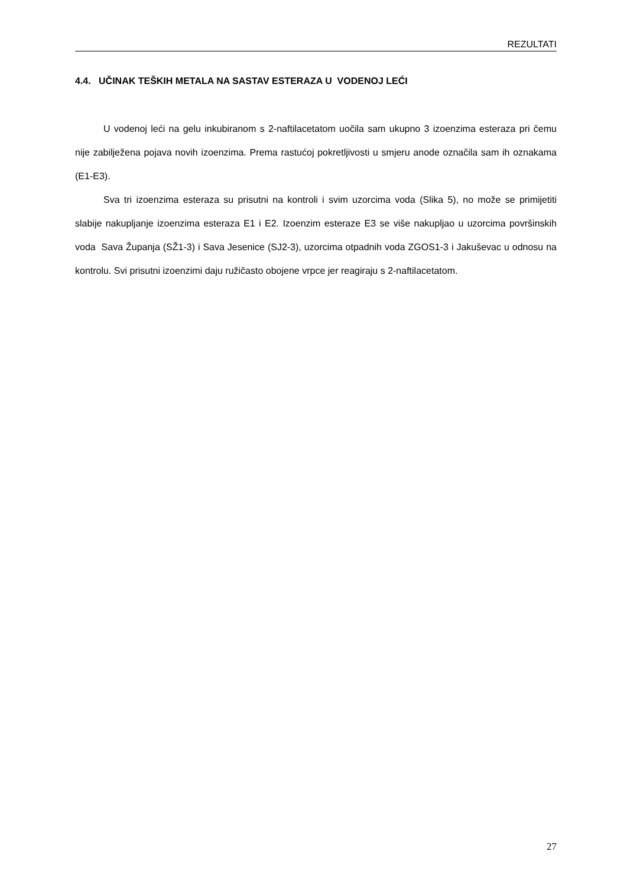REZULTATI
4.4. UČINAK TEŠKIH METALA NA SASTAV ESTERAZA U VODENOJ LEĆI
U vodenoj leći na gelu inkubiranom s 2-naftilacetatom uočila sam ukupno 3 izoenzima esteraza pri čemu nije zabilježena pojava novih izoenzima. Prema rastućoj pokretljivosti u smjeru anode označila sam ih oznakama (E1-E3).
Sva tri izoenzima esteraza su prisutni na kontroli i svim uzorcima voda (Slika 5), no može se primijetiti slabije nakupljanje izoenzima esteraza E1 i E2. Izoenzim esteraze E3 se više nakupljao u uzorcima površinskih voda Sava Županja (SŽ1-3) i Sava Jesenice (SJ2-3), uzorcima otpadnih voda ZGOS1-3 i Jakuševac u odnosu na kontrolu. Svi prisutni izoenzimi daju ružičasto obojene vrpce jer reagiraju s 2-naftilacetatom.
27